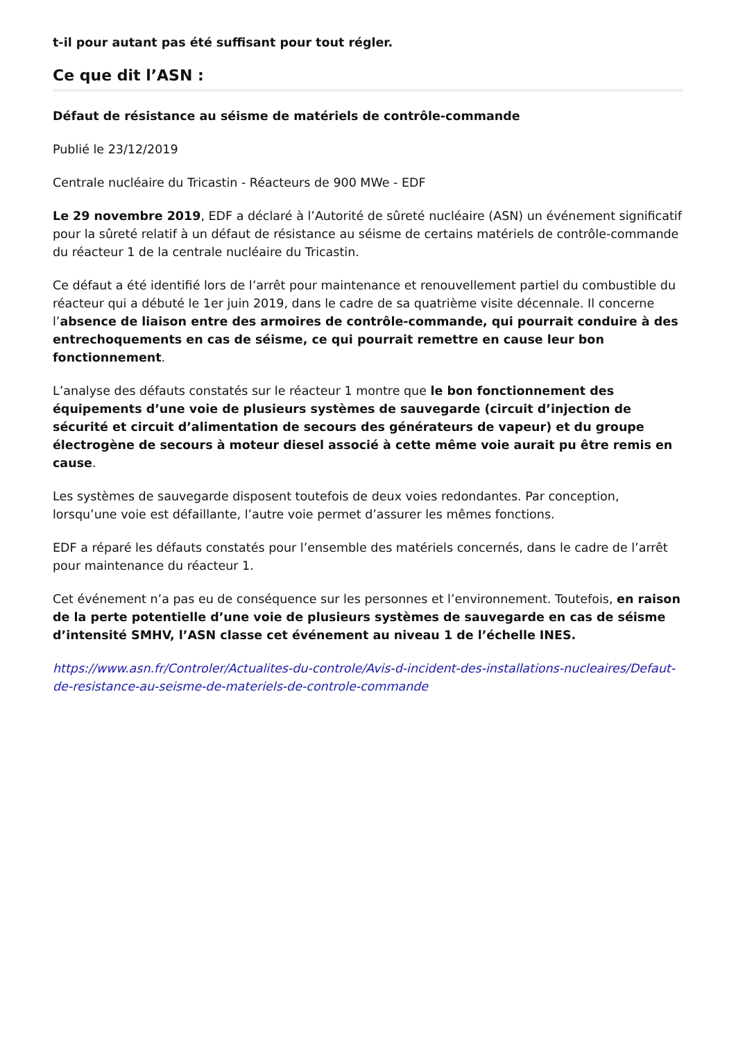t-il pour autant pas été suffisant pour tout régler.
Ce que dit l’ASN :
Défaut de résistance au séisme de matériels de contrôle-commande
Publié le 23/12/2019
Centrale nucléaire du Tricastin - Réacteurs de 900 MWe - EDF
Le 29 novembre 2019, EDF a déclaré à l’Autorité de sûreté nucléaire (ASN) un événement significatif pour la sûreté relatif à un défaut de résistance au séisme de certains matériels de contrôle-commande du réacteur 1 de la centrale nucléaire du Tricastin.
Ce défaut a été identifié lors de l’arrêt pour maintenance et renouvellement partiel du combustible du réacteur qui a débuté le 1er juin 2019, dans le cadre de sa quatrième visite décennale. Il concerne l’absence de liaison entre des armoires de contrôle-commande, qui pourrait conduire à des entrechoquements en cas de séisme, ce qui pourrait remettre en cause leur bon fonctionnement.
L’analyse des défauts constatés sur le réacteur 1 montre que le bon fonctionnement des équipements d’une voie de plusieurs systèmes de sauvegarde (circuit d’injection de sécurité et circuit d’alimentation de secours des générateurs de vapeur) et du groupe électrogène de secours à moteur diesel associé à cette même voie aurait pu être remis en cause.
Les systèmes de sauvegarde disposent toutefois de deux voies redondantes. Par conception, lorsqu’une voie est défaillante, l’autre voie permet d’assurer les mêmes fonctions.
EDF a réparé les défauts constatés pour l’ensemble des matériels concernés, dans le cadre de l’arrêt pour maintenance du réacteur 1.
Cet événement n’a pas eu de conséquence sur les personnes et l’environnement. Toutefois, en raison de la perte potentielle d’une voie de plusieurs systèmes de sauvegarde en cas de séisme d’intensité SMHV, l’ASN classe cet événement au niveau 1 de l’échelle INES.
https://www.asn.fr/Controler/Actualites-du-controle/Avis-d-incident-des-installations-nucleaires/Defaut-de-resistance-au-seisme-de-materiels-de-controle-commande